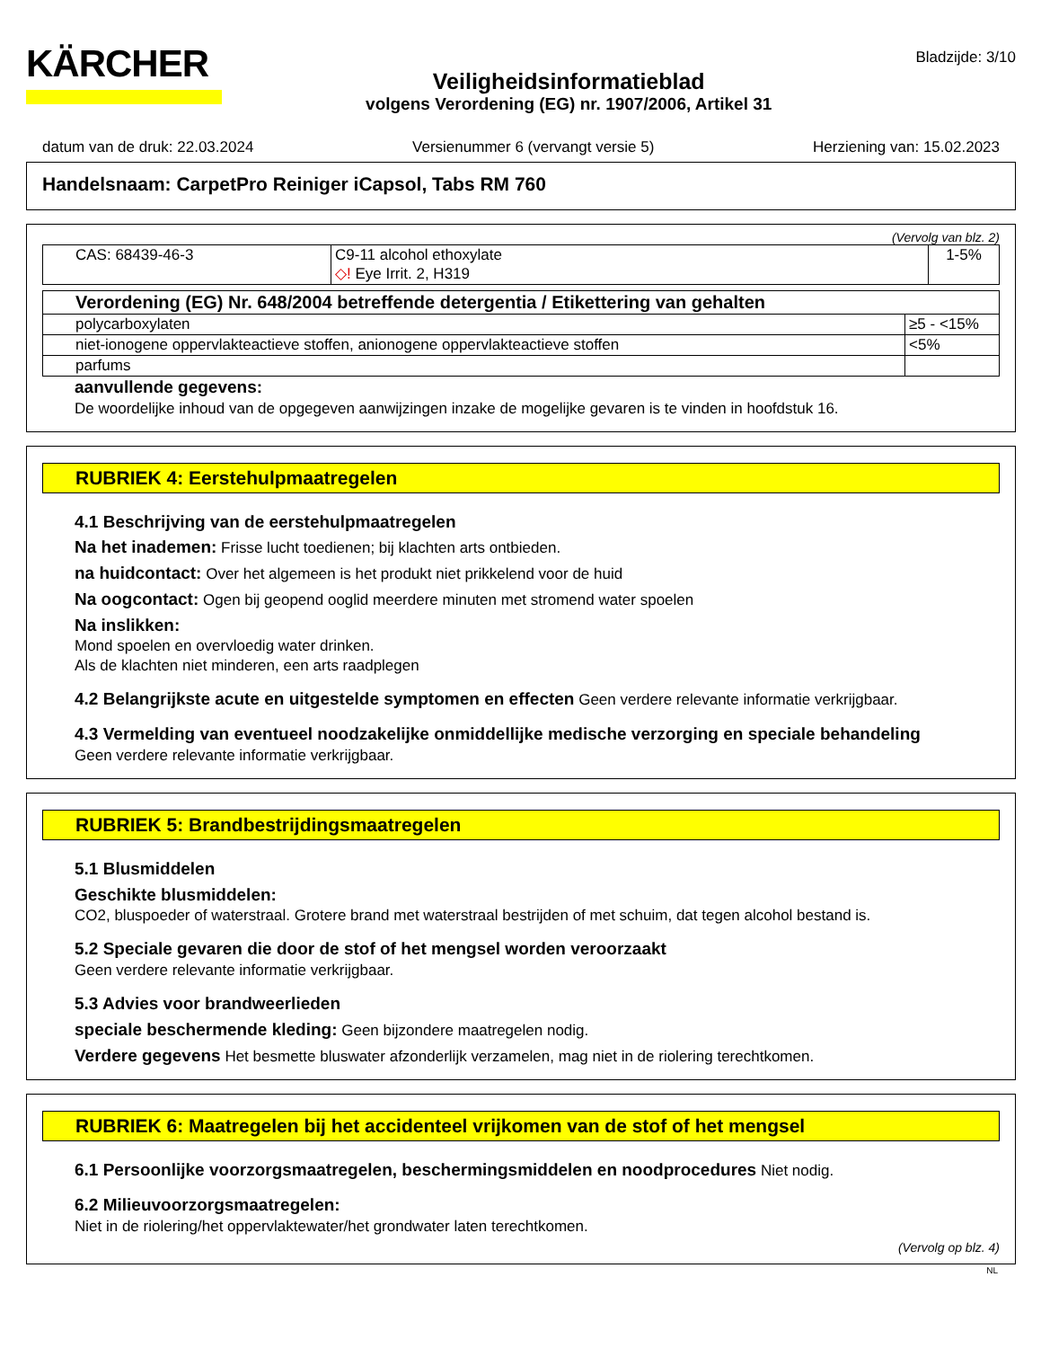KÄRCHER
Veiligheidsinformatieblad
volgens Verordening (EG) nr. 1907/2006, Artikel 31
Bladzijde: 3/10
datum van de druk: 22.03.2024 Versienummer 6 (vervangt versie 5) Herziening van: 15.02.2023
Handelsnaam: CarpetPro Reiniger iCapsol, Tabs RM 760
(Vervolg van blz. 2)
| CAS: 68439-46-3 | C9-11 alcohol ethoxylate ◇! Eye Irrit. 2, H319 | 1-5% |
| Verordening (EG) Nr. 648/2004 betreffende detergentia / Etikettering van gehalten | |
| polycarboxylaten | ≥5 - <15% |
| niet-ionogene oppervlakteactieve stoffen, anionogene oppervlakteactieve stoffen | <5% |
| parfums | |
aanvullende gegevens:
De woordelijke inhoud van de opgegeven aanwijzingen inzake de mogelijke gevaren is te vinden in hoofdstuk 16.
RUBRIEK 4: Eerstehulpmaatregelen
4.1 Beschrijving van de eerstehulpmaatregelen
Na het inademen: Frisse lucht toedienen; bij klachten arts ontbieden.
na huidcontact: Over het algemeen is het produkt niet prikkelend voor de huid
Na oogcontact: Ogen bij geopend ooglid meerdere minuten met stromend water spoelen
Na inslikken:
Mond spoelen en overvloedig water drinken.
Als de klachten niet minderen, een arts raadplegen
4.2 Belangrijkste acute en uitgestelde symptomen en effecten Geen verdere relevante informatie verkrijgbaar.
4.3 Vermelding van eventueel noodzakelijke onmiddellijke medische verzorging en speciale behandeling
Geen verdere relevante informatie verkrijgbaar.
RUBRIEK 5: Brandbestrijdingsmaatregelen
5.1 Blusmiddelen
Geschikte blusmiddelen:
CO2, bluspoeder of waterstraal. Grotere brand met waterstraal bestrijden of met schuim, dat tegen alcohol bestand is.
5.2 Speciale gevaren die door de stof of het mengsel worden veroorzaakt
Geen verdere relevante informatie verkrijgbaar.
5.3 Advies voor brandweerlieden
speciale beschermende kleding: Geen bijzondere maatregelen nodig.
Verdere gegevens Het besmette bluswater afzonderlijk verzamelen, mag niet in de riolering terechtkomen.
RUBRIEK 6: Maatregelen bij het accidenteel vrijkomen van de stof of het mengsel
6.1 Persoonlijke voorzorgsmaatregelen, beschermingsmiddelen en noodprocedures Niet nodig.
6.2 Milieuvoorzorgsmaatregelen:
Niet in de riolering/het oppervlaktewater/het grondwater laten terechtkomen.
(Vervolg op blz. 4)
NL